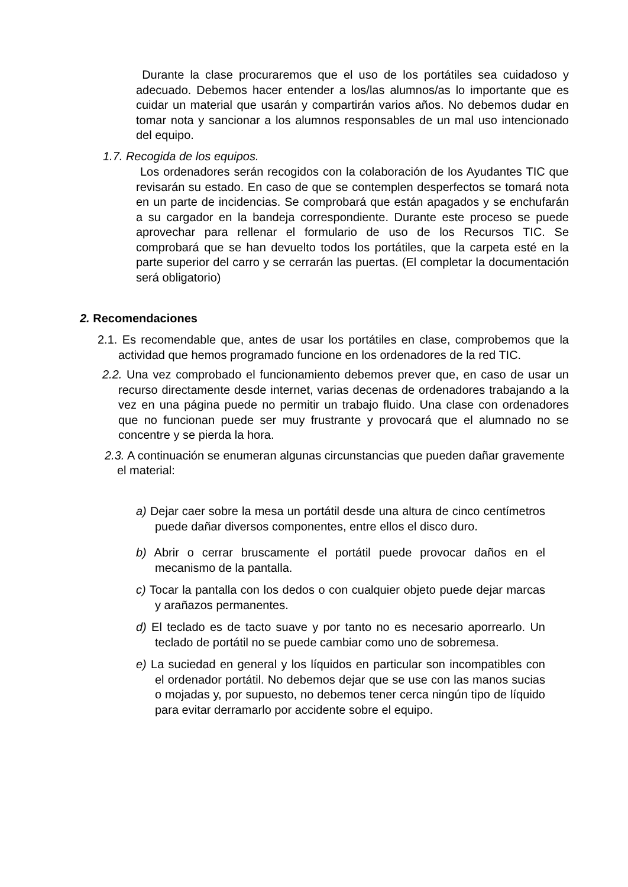Durante la clase procuraremos que el uso de los portátiles sea cuidadoso y adecuado. Debemos hacer entender a los/las alumnos/as lo importante que es cuidar un material que usarán y compartirán varios años. No debemos dudar en tomar nota y sancionar a los alumnos responsables de un mal uso intencionado del equipo.
1.7. Recogida de los equipos.
Los ordenadores serán recogidos con la colaboración de los Ayudantes TIC que revisarán su estado. En caso de que se contemplen desperfectos se tomará nota en un parte de incidencias. Se comprobará que están apagados y se enchufarán a su cargador en la bandeja correspondiente. Durante este proceso se puede aprovechar para rellenar el formulario de uso de los Recursos TIC. Se comprobará que se han devuelto todos los portátiles, que la carpeta esté en la parte superior del carro y se cerrarán las puertas. (El completar la documentación será obligatorio)
2. Recomendaciones
2.1. Es recomendable que, antes de usar los portátiles en clase, comprobemos que la actividad que hemos programado funcione en los ordenadores de la red TIC.
2.2. Una vez comprobado el funcionamiento debemos prever que, en caso de usar un recurso directamente desde internet, varias decenas de ordenadores trabajando a la vez en una página puede no permitir un trabajo fluido. Una clase con ordenadores que no funcionan puede ser muy frustrante y provocará que el alumnado no se concentre y se pierda la hora.
2.3. A continuación se enumeran algunas circunstancias que pueden dañar gravemente el material:
a) Dejar caer sobre la mesa un portátil desde una altura de cinco centímetros puede dañar diversos componentes, entre ellos el disco duro.
b) Abrir o cerrar bruscamente el portátil puede provocar daños en el mecanismo de la pantalla.
c) Tocar la pantalla con los dedos o con cualquier objeto puede dejar marcas y arañazos permanentes.
d) El teclado es de tacto suave y por tanto no es necesario aporrearlo. Un teclado de portátil no se puede cambiar como uno de sobremesa.
e) La suciedad en general y los líquidos en particular son incompatibles con el ordenador portátil. No debemos dejar que se use con las manos sucias o mojadas y, por supuesto, no debemos tener cerca ningún tipo de líquido para evitar derramarlo por accidente sobre el equipo.